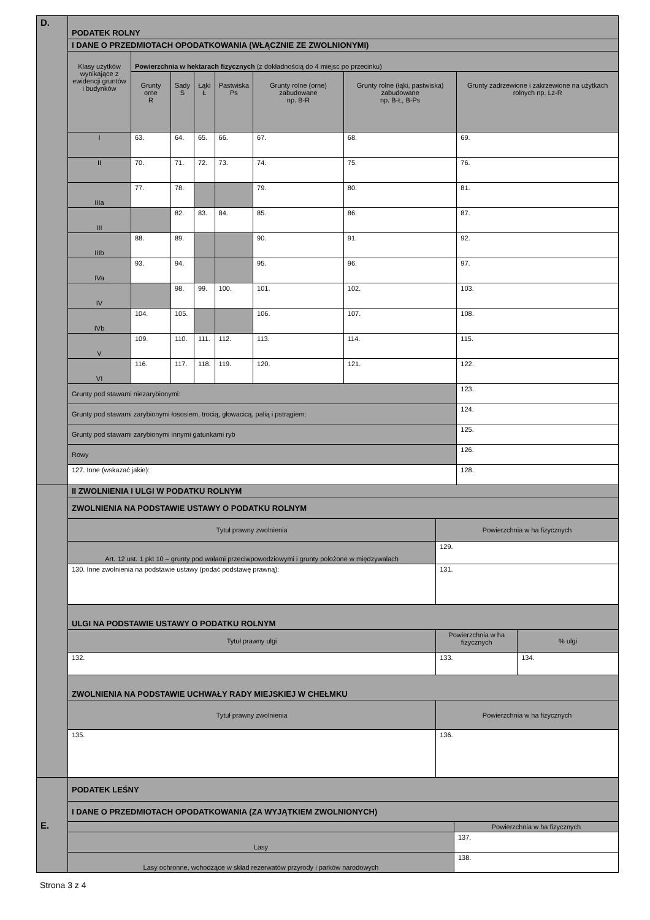| D. | PODATEK ROLNY | | | | | | | |
| | I DANE O PRZEDMIOTACH OPODATKOWANIA (WŁĄCZNIE ZE ZWOLNIONYMI) | | | | | | | |
| | Klasy użytków wynikające z ewidencji gruntów i budynków | Powierzchnia w hektarach fizycznych (z dokładnością do 4 miejsc po przecinku) | | | | | | |
| | | Grunty orne R | Sady S | Łąki Ł | Pastwiska Ps | Grunty rolne (orne) zabudowane np. B-R | Grunty rolne (łąki, pastwiska) zabudowane np. B-Ł, B-Ps | Grunty zadrzewione i zakrzewione na użytkach rolnych np. Lz-R |
| | I | 63. | 64. | 65. | 66. | 67. | 68. | 69. |
| | II | 70. | 71. | 72. | 73. | 74. | 75. | 76. |
| | IIIa | 77. | 78. | | | 79. | 80. | 81. |
| | III | | 82. | 83. | 84. | 85. | 86. | 87. |
| | IIIb | 88. | 89. | | | 90. | 91. | 92. |
| | IVa | 93. | 94. | | | 95. | 96. | 97. |
| | IV | | 98. | 99. | 100. | 101. | 102. | 103. |
| | IVb | 104. | 105. | | | 106. | 107. | 108. |
| | V | 109. | 110. | 111. | 112. | 113. | 114. | 115. |
| | VI | 116. | 117. | 118. | 119. | 120. | 121. | 122. |
| | Grunty pod stawami niezarybionymi: | | | | | | | 123. |
| | Grunty pod stawami zarybionymi łososiem, trocią, głowacicą, palią i pstrągiem: | | | | | | | 124. |
| | Grunty pod stawami zarybionymi innymi gatunkami ryb | | | | | | | 125. |
| | Rowy | | | | | | | 126. |
| | 127. Inne (wskazać jakie): | | | | | | | 128. |
| | II ZWOLNIENIA I ULGI W PODATKU ROLNYM | | |
| | ZWOLNIENIA NA PODSTAWIE USTAWY O PODATKU ROLNYM | | |
| | Tytuł prawny zwolnienia | Powierzchnia w ha fizycznych | |
| | Art. 12 ust. 1 pkt 10 – grunty pod wałami przeciwpowodziowymi i grunty położone w międzywalach | 129. | |
| | 130. Inne zwolnienia na podstawie ustawy (podać podstawę prawną): | 131. | |
| | ULGI NA PODSTAWIE USTAWY O PODATKU ROLNYM | | |
| | Tytuł prawny ulgi | Powierzchnia w ha fizycznych | % ulgi |
| | 132. | 133. | 134. |
| | ZWOLNIENIA NA PODSTAWIE UCHWAŁY RADY MIEJSKIEJ W CHEŁMKU | | |
| | Tytuł prawny zwolnienia | Powierzchnia w ha fizycznych | |
| | 135. | 136. | |
| E. | PODATEK LEŚNY | |
| | I DANE O PRZEDMIOTACH OPODATKOWANIA (ZA WYJĄTKIEM ZWOLNIONYCH) | |
| | | Powierzchnia w ha fizycznych |
| | Lasy | 137. |
| | Lasy ochronne, wchodzące w skład rezerwatów przyrody i parków narodowych | 138. |
Strona 3 z 4